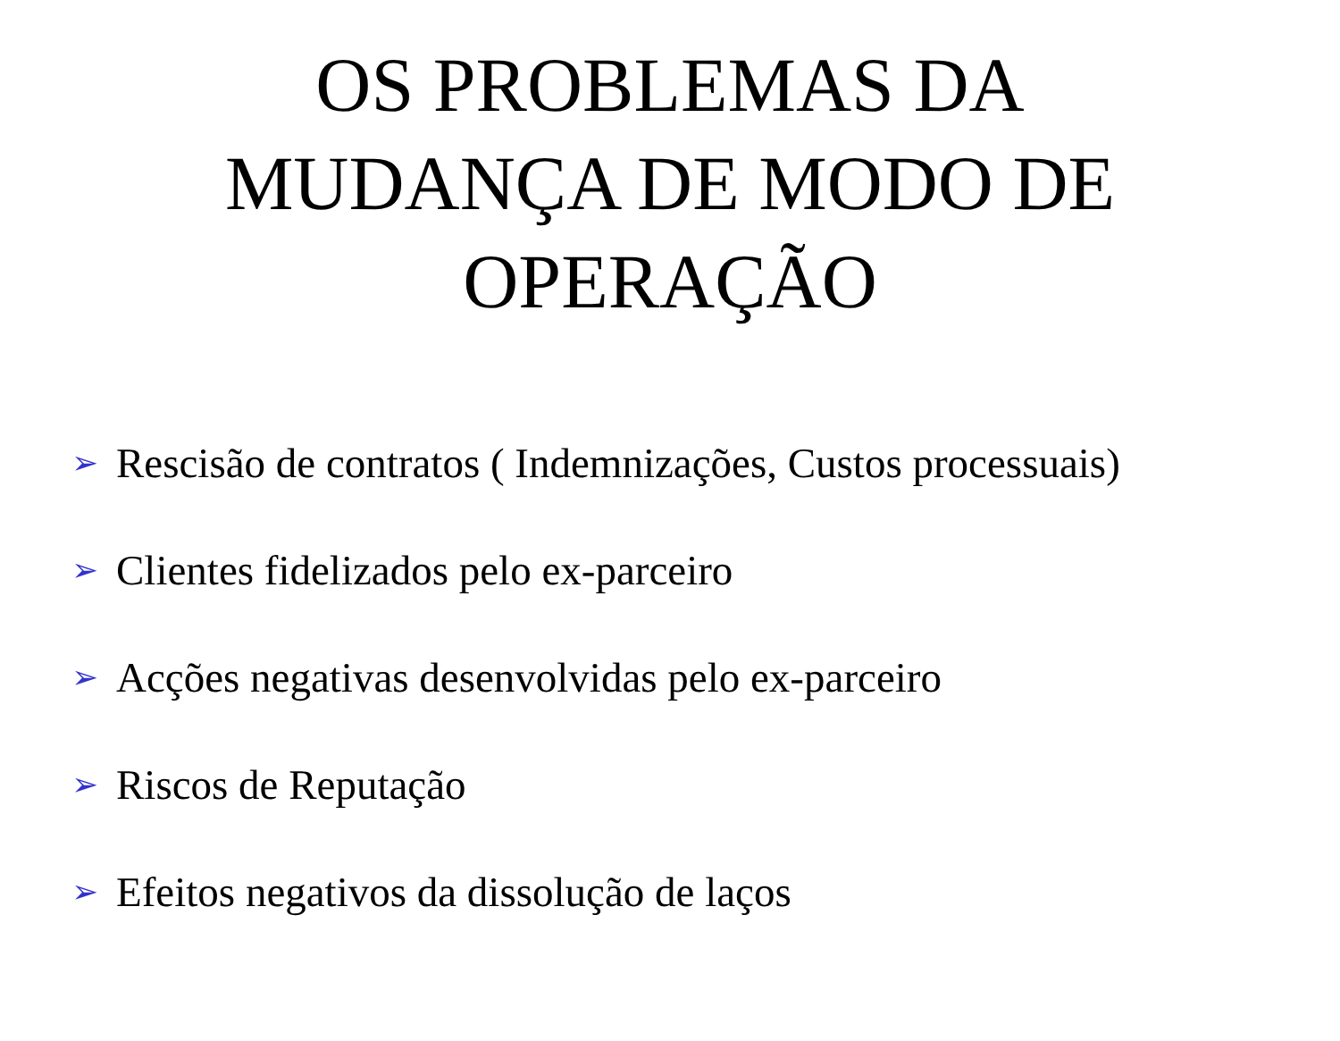OS PROBLEMAS DA
MUDANÇA DE MODO DE
OPERAÇÃO
➢ Rescisão de contratos ( Indemnizações, Custos processuais)
➢ Clientes fidelizados pelo ex-parceiro
➢ Acções negativas desenvolvidas pelo ex-parceiro
➢ Riscos de Reputação
➢ Efeitos negativos da dissolução de laços